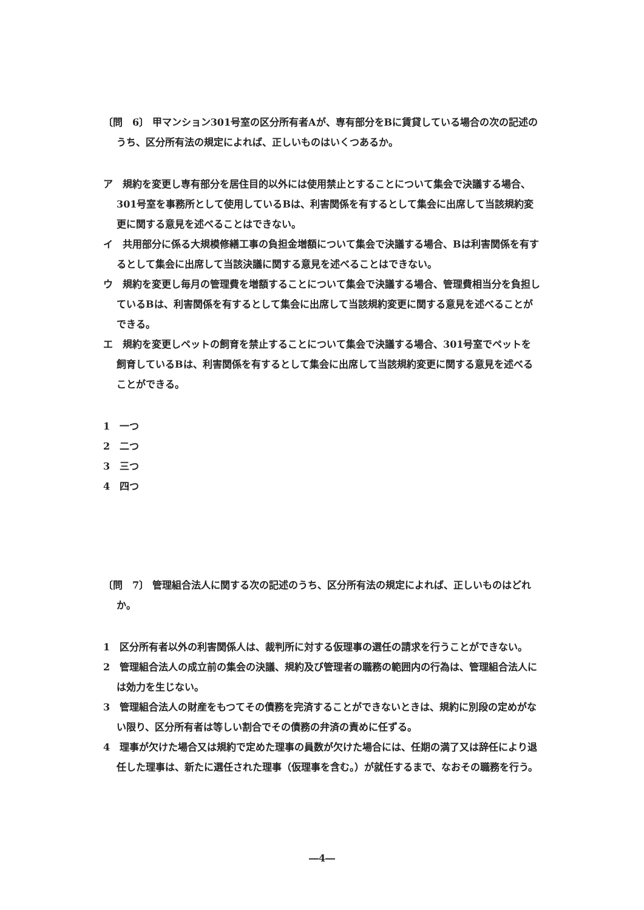〔問　6〕 甲マンション301号室の区分所有者Aが、専有部分をBに賃貸している場合の次の記述のうち、区分所有法の規定によれば、正しいものはいくつあるか。
ア　規約を変更し専有部分を居住目的以外には使用禁止とすることについて集会で決議する場合、301号室を事務所として使用しているBは、利害関係を有するとして集会に出席して当該規約変更に関する意見を述べることはできない。
イ　共用部分に係る大規模修繕工事の負担金増額について集会で決議する場合、Bは利害関係を有するとして集会に出席して当該決議に関する意見を述べることはできない。
ウ　規約を変更し毎月の管理費を増額することについて集会で決議する場合、管理費相当分を負担しているBは、利害関係を有するとして集会に出席して当該規約変更に関する意見を述べることができる。
エ　規約を変更しペットの飼育を禁止することについて集会で決議する場合、301号室でペットを飼育しているBは、利害関係を有するとして集会に出席して当該規約変更に関する意見を述べることができる。
1　一つ
2　二つ
3　三つ
4　四つ
〔問　7〕 管理組合法人に関する次の記述のうち、区分所有法の規定によれば、正しいものはどれか。
1　区分所有者以外の利害関係人は、裁判所に対する仮理事の選任の請求を行うことができない。
2　管理組合法人の成立前の集会の決議、規約及び管理者の職務の範囲内の行為は、管理組合法人には効力を生じない。
3　管理組合法人の財産をもつてその債務を完済することができないときは、規約に別段の定めがない限り、区分所有者は等しい割合でその債務の弁済の責めに任ずる。
4　理事が欠けた場合又は規約で定めた理事の員数が欠けた場合には、任期の満了又は辞任により退任した理事は、新たに選任された理事（仮理事を含む。）が就任するまで、なおその職務を行う。
―4―